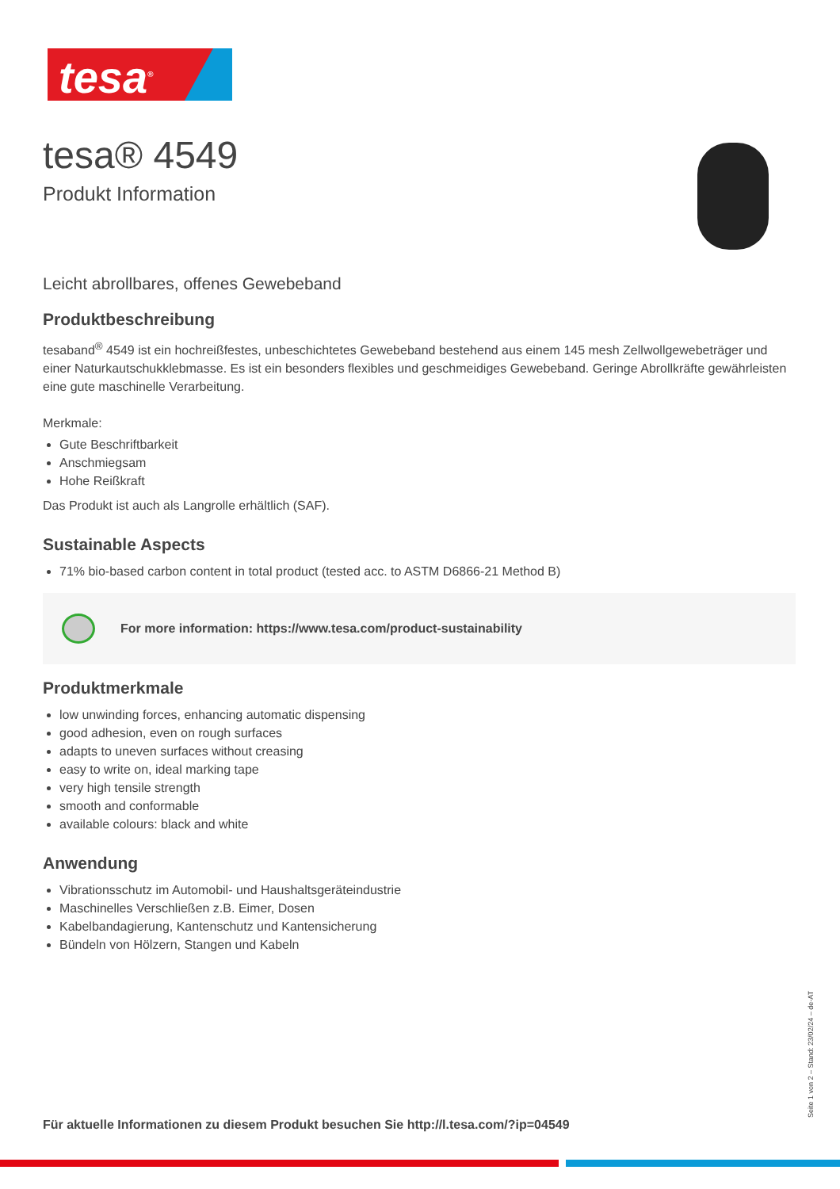tesa<sup>®</sup>
tesa® 4549
Produkt Information
Leicht abrollbares, offenes Gewebeband
Produktbeschreibung
tesaband<sup>®</sup> 4549 ist ein hochreißfestes, unbeschichtetes Gewebeband bestehend aus einem 145 mesh Zellwollgewebeträger und einer Naturkautschukklebmasse. Es ist ein besonders flexibles und geschmeidiges Gewebeband. Geringe Abrollkräfte gewährleisten eine gute maschinelle Verarbeitung.
Merkmale:
Gute Beschriftbarkeit
Anschmiegsam
Hohe Reißkraft
Das Produkt ist auch als Langrolle erhältlich (SAF).
Sustainable Aspects
71% bio-based carbon content in total product (tested acc. to ASTM D6866-21 Method B)
For more information: https://www.tesa.com/product-sustainability
Produktmerkmale
low unwinding forces, enhancing automatic dispensing
good adhesion, even on rough surfaces
adapts to uneven surfaces without creasing
easy to write on, ideal marking tape
very high tensile strength
smooth and conformable
available colours: black and white
Anwendung
Vibrationsschutz im Automobil- und Haushaltsgeräteindustrie
Maschinelles Verschließen z.B. Eimer, Dosen
Kabelbandagierung, Kantenschutz und Kantensicherung
Bündeln von Hölzern, Stangen und Kabeln
Für aktuelle Informationen zu diesem Produkt besuchen Sie http://l.tesa.com/?ip=04549
Seite 1 von 2 – Stand: 23/02/24 – de-AT